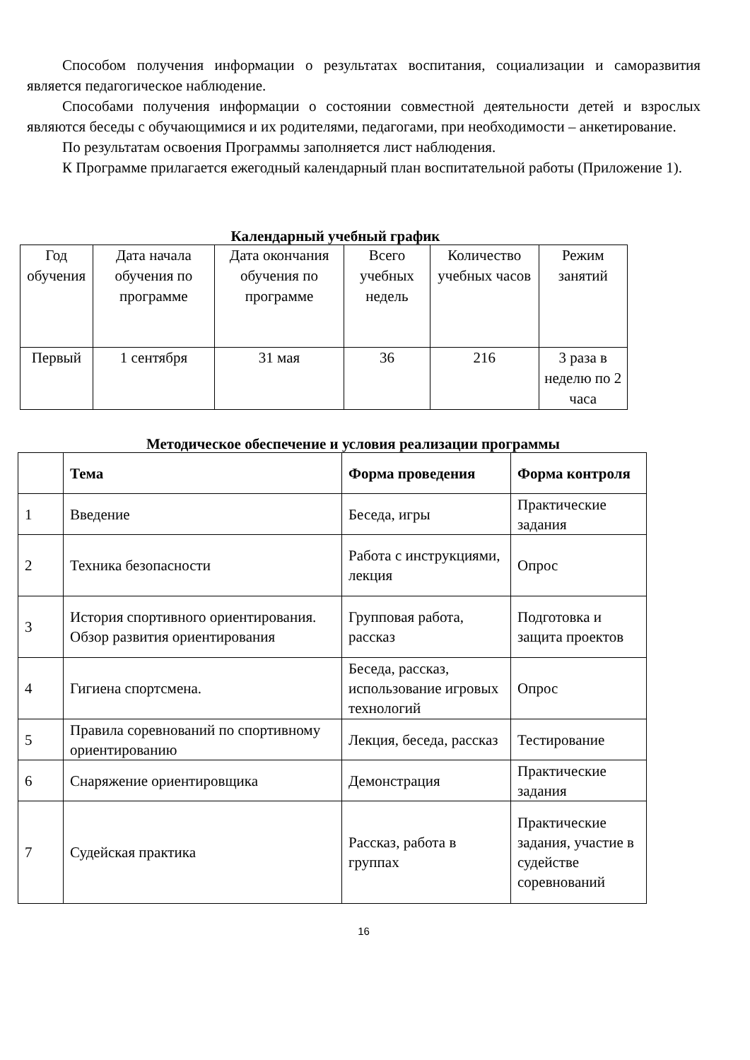Способом получения информации о результатах воспитания, социализации и саморазвития является педагогическое наблюдение.
Способами получения информации о состоянии совместной деятельности детей и взрослых являются беседы с обучающимися и их родителями, педагогами, при необходимости – анкетирование.
По результатам освоения Программы заполняется лист наблюдения.
К Программе прилагается ежегодный календарный план воспитательной работы (Приложение 1).
Календарный учебный график
| Год обучения | Дата начала обучения по программе | Дата окончания обучения по программе | Всего учебных недель | Количество учебных часов | Режим занятий |
| Первый | 1 сентября | 31 мая | 36 | 216 | 3 раза в неделю по 2 часа |
Методическое обеспечение и условия реализации программы
| | Тема | Форма проведения | Форма контроля |
| --- | --- | --- | --- |
| 1 | Введение | Беседа, игры | Практические задания |
| 2 | Техника безопасности | Работа с инструкциями, лекция | Опрос |
| 3 | История спортивного ориентирования. Обзор развития ориентирования | Групповая работа, рассказ | Подготовка и защита проектов |
| 4 | Гигиена спортсмена. | Беседа, рассказ, использование игровых технологий | Опрос |
| 5 | Правила соревнований по спортивному ориентированию | Лекция, беседа, рассказ | Тестирование |
| 6 | Снаряжение ориентировщика | Демонстрация | Практические задания |
| 7 | Судейская практика | Рассказ, работа в группах | Практические задания, участие в судействе соревнований |
16